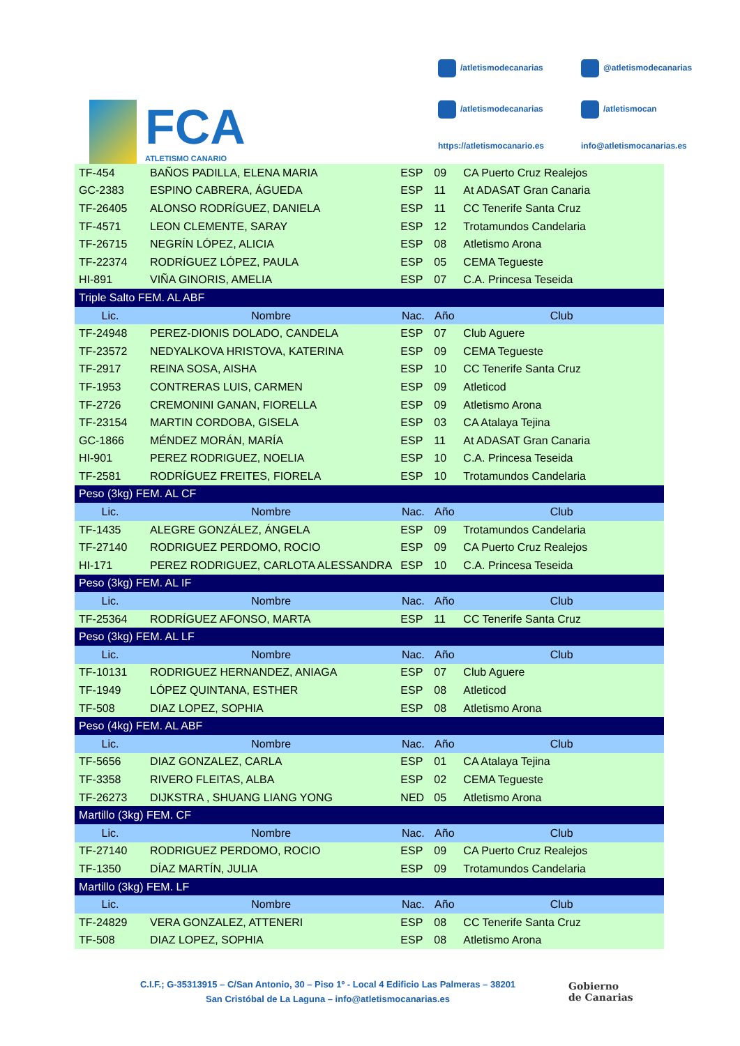FCA
ATLETISMO CANARIO
/atletismodecanarias
@atletismodecanarias
/atletismodecanarias
/atletismocan
https://atletismocanario.es
info@atletismocanarias.es
| TF-454 | BAÑOS PADILLA, ELENA MARIA | ESP | 09 | CA Puerto Cruz Realejos |
| GC-2383 | ESPINO CABRERA, ÁGUEDA | ESP | 11 | At ADASAT Gran Canaria |
| TF-26405 | ALONSO RODRÍGUEZ, DANIELA | ESP | 11 | CC Tenerife Santa Cruz |
| TF-4571 | LEON CLEMENTE, SARAY | ESP | 12 | Trotamundos Candelaria |
| TF-26715 | NEGRÍN LÓPEZ, ALICIA | ESP | 08 | Atletismo Arona |
| TF-22374 | RODRÍGUEZ LÓPEZ, PAULA | ESP | 05 | CEMA Tegueste |
| HI-891 | VIÑA GINORIS, AMELIA | ESP | 07 | C.A. Princesa Teseida |
| Triple Salto FEM. AL ABF | | | | |
| Lic. | Nombre | Nac. | Año | Club |
| TF-24948 | PEREZ-DIONIS DOLADO, CANDELA | ESP | 07 | Club Aguere |
| TF-23572 | NEDYALKOVA HRISTOVA, KATERINA | ESP | 09 | CEMA Tegueste |
| TF-2917 | REINA SOSA, AISHA | ESP | 10 | CC Tenerife Santa Cruz |
| TF-1953 | CONTRERAS LUIS, CARMEN | ESP | 09 | Atleticod |
| TF-2726 | CREMONINI GANAN, FIORELLA | ESP | 09 | Atletismo Arona |
| TF-23154 | MARTIN CORDOBA, GISELA | ESP | 03 | CA Atalaya Tejina |
| GC-1866 | MÉNDEZ MORÁN, MARÍA | ESP | 11 | At ADASAT Gran Canaria |
| HI-901 | PEREZ RODRIGUEZ, NOELIA | ESP | 10 | C.A. Princesa Teseida |
| TF-2581 | RODRÍGUEZ FREITES, FIORELA | ESP | 10 | Trotamundos Candelaria |
| Peso (3kg) FEM. AL CF | | | | |
| Lic. | Nombre | Nac. | Año | Club |
| TF-1435 | ALEGRE GONZÁLEZ, ÁNGELA | ESP | 09 | Trotamundos Candelaria |
| TF-27140 | RODRIGUEZ PERDOMO, ROCIO | ESP | 09 | CA Puerto Cruz Realejos |
| HI-171 | PEREZ RODRIGUEZ, CARLOTA ALESSANDRA | ESP | 10 | C.A. Princesa Teseida |
| Peso (3kg) FEM. AL IF | | | | |
| Lic. | Nombre | Nac. | Año | Club |
| TF-25364 | RODRÍGUEZ AFONSO, MARTA | ESP | 11 | CC Tenerife Santa Cruz |
| Peso (3kg) FEM. AL LF | | | | |
| Lic. | Nombre | Nac. | Año | Club |
| TF-10131 | RODRIGUEZ HERNANDEZ, ANIAGA | ESP | 07 | Club Aguere |
| TF-1949 | LÓPEZ QUINTANA, ESTHER | ESP | 08 | Atleticod |
| TF-508 | DIAZ LOPEZ, SOPHIA | ESP | 08 | Atletismo Arona |
| Peso (4kg) FEM. AL ABF | | | | |
| Lic. | Nombre | Nac. | Año | Club |
| TF-5656 | DIAZ GONZALEZ, CARLA | ESP | 01 | CA Atalaya Tejina |
| TF-3358 | RIVERO FLEITAS, ALBA | ESP | 02 | CEMA Tegueste |
| TF-26273 | DIJKSTRA , SHUANG LIANG YONG | NED | 05 | Atletismo Arona |
| Martillo (3kg) FEM. CF | | | | |
| Lic. | Nombre | Nac. | Año | Club |
| TF-27140 | RODRIGUEZ PERDOMO, ROCIO | ESP | 09 | CA Puerto Cruz Realejos |
| TF-1350 | DÍAZ MARTÍN, JULIA | ESP | 09 | Trotamundos Candelaria |
| Martillo (3kg) FEM. LF | | | | |
| Lic. | Nombre | Nac. | Año | Club |
| TF-24829 | VERA GONZALEZ, ATTENERI | ESP | 08 | CC Tenerife Santa Cruz |
| TF-508 | DIAZ LOPEZ, SOPHIA | ESP | 08 | Atletismo Arona |
C.I.F.; G-35313915 – C/San Antonio, 30 – Piso 1º - Local 4 Edificio Las Palmeras – 38201
San Cristóbal de La Laguna – info@atletismocanarias.es
Gobierno
de Canarias